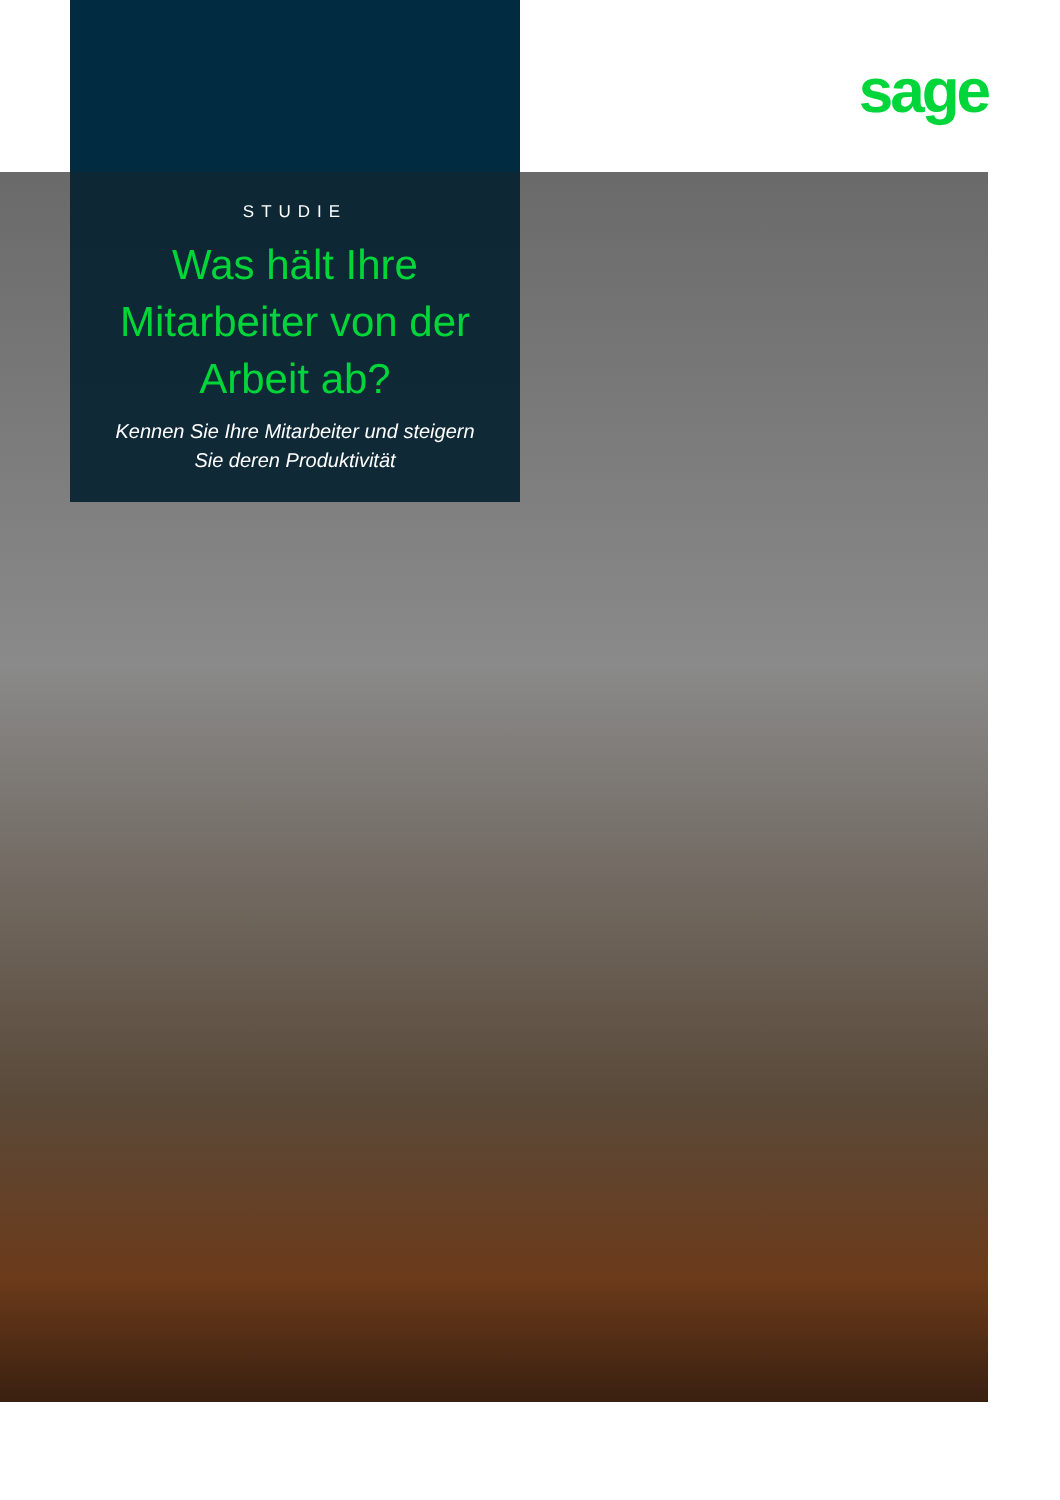sage
STUDIE
Was hält Ihre
Mitarbeiter von der
Arbeit ab?
Kennen Sie Ihre Mitarbeiter und steigern
Sie deren Produktivität